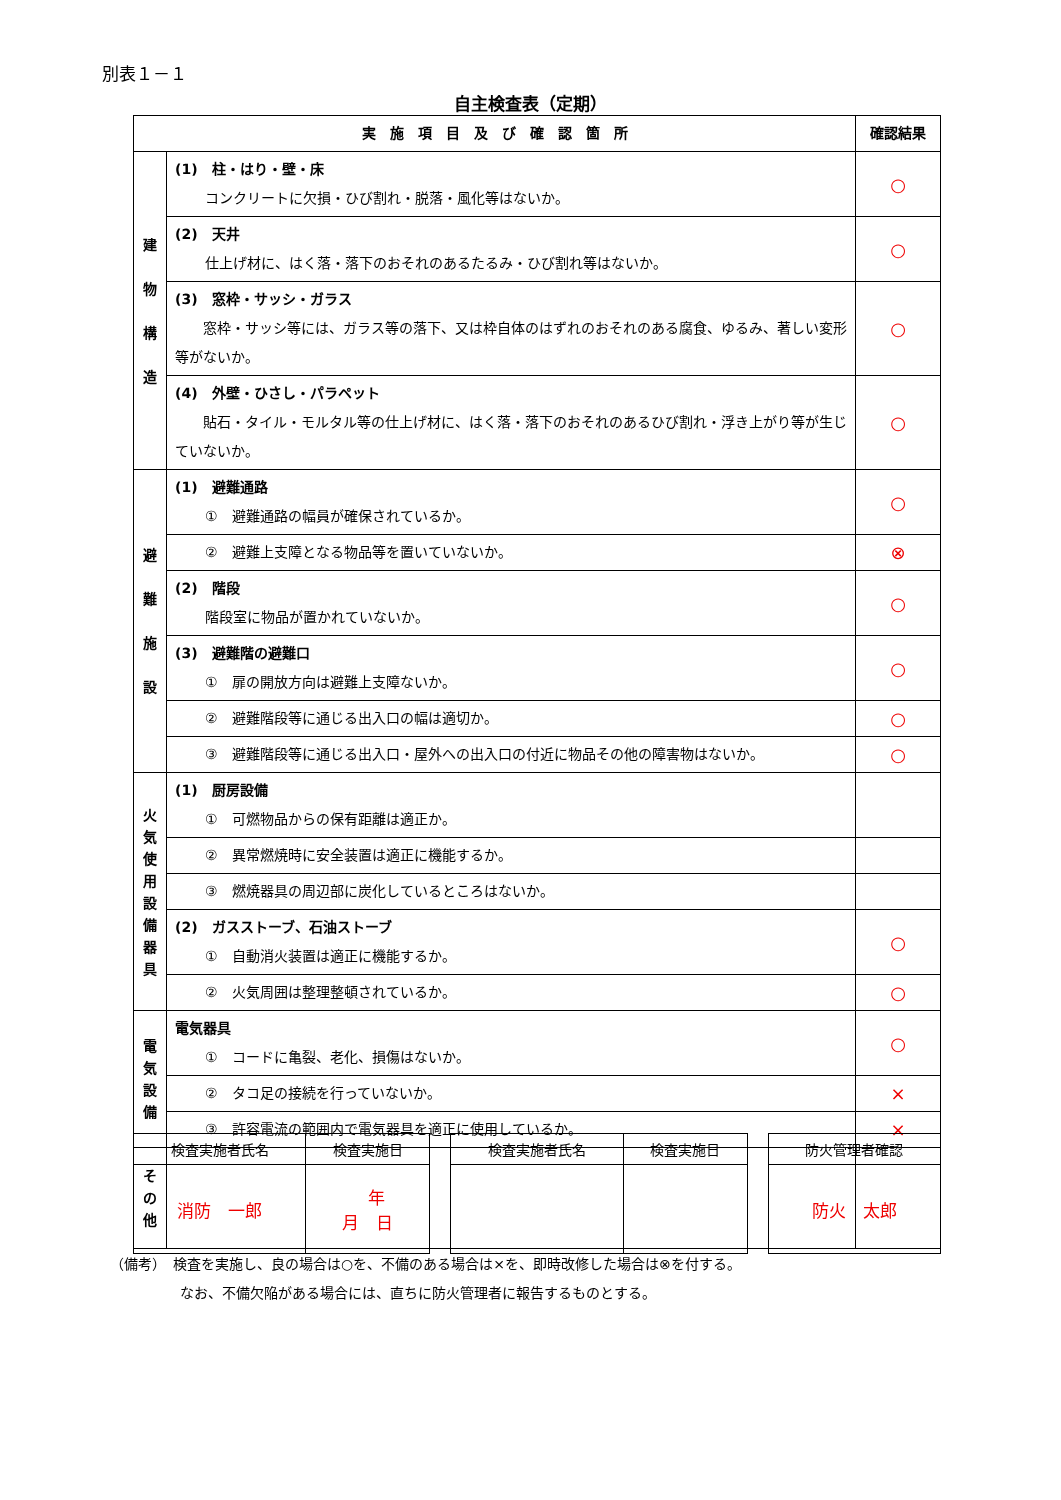別表１－１
自主検査表（定期）
| 実 施 項 目 及 び 確 認 箇 所 | | 確認結果 |
| --- | --- | --- |
| 建 物 構 造 | (1) 柱・はり・壁・床 コンクリートに欠損・ひび割れ・脱落・風化等はないか。 | ○ |
| | (2) 天井 仕上げ材に、はく落・落下のおそれのあるたるみ・ひび割れ等はないか。 | ○ |
| | (3) 窓枠・サッシ・ガラス 窓枠・サッシ等には、ガラス等の落下、又は枠自体のはずれのおそれのある腐食、ゆるみ、著しい変形等がないか。 | ○ |
| | (4) 外壁・ひさし・パラペット 貼石・タイル・モルタル等の仕上げ材に、はく落・落下のおそれのあるひび割れ・浮き上がり等が生じていないか。 | ○ |
| 避 難 施 設 | (1) 避難通路 ① 避難通路の幅員が確保されているか。 | ○ |
| | ② 避難上支障となる物品等を置いていないか。 | ⊗ |
| | (2) 階段 階段室に物品が置かれていないか。 | ○ |
| | (3) 避難階の避難口 ① 扉の開放方向は避難上支障ないか。 | ○ |
| | ② 避難階段等に通じる出入口の幅は適切か。 | ○ |
| | ③ 避難階段等に通じる出入口・屋外への出入口の付近に物品その他の障害物はないか。 | ○ |
| 火 気 使 用 設 備 器 具 | (1) 厨房設備 ① 可燃物品からの保有距離は適正か。 | |
| | ② 異常燃焼時に安全装置は適正に機能するか。 | |
| | ③ 燃焼器具の周辺部に炭化しているところはないか。 | |
| | (2) ガスストーブ、石油ストーブ ① 自動消火装置は適正に機能するか。 | ○ |
| | ② 火気周囲は整理整頓されているか。 | ○ |
| 電 気 設 備 | 電気器具 ① コードに亀裂、老化、損傷はないか。 | ○ |
| | ② タコ足の接続を行っていないか。 | × |
| | ③ 許容電流の範囲内で電気器具を適正に使用しているか。 | × |
| そ の 他 | | |
| 検査実施者氏名 | 検査実施日 | | 検査実施者氏名 | 検査実施日 | | 防火管理者確認 |
| 消防 一郎 | 年 月 日 | | | | | 防火 太郎 |
（備考）　検査を実施し、良の場合は○を、不備のある場合は×を、即時改修した場合は⊗を付する。
　　　　　なお、不備欠陥がある場合には、直ちに防火管理者に報告するものとする。